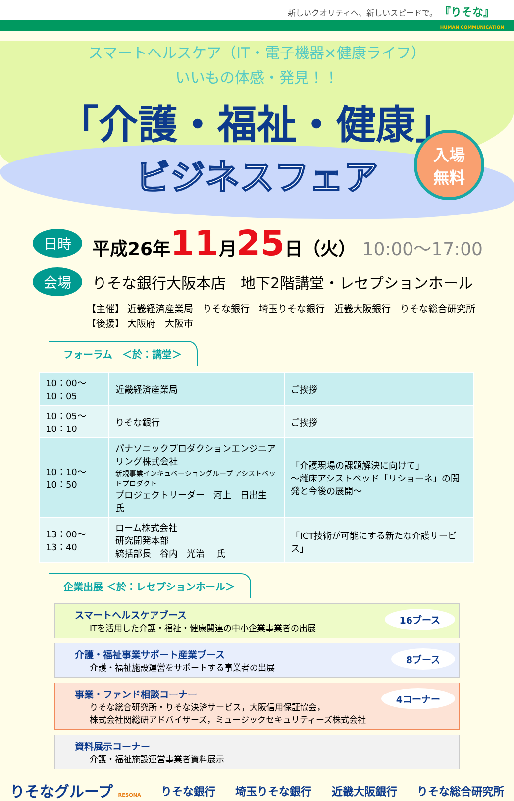新しいクオリティへ、新しいスピードで。 『りそな』
HUMAN COMMUNICATION
スマートヘルスケア（IT・電子機器×健康ライフ）
いいもの体感・発見！！
「介護・福祉・健康」
ビジネスフェア
入場
無料
日時
平成26年11月25日（火） 10:00～17:00
会場
りそな銀行大阪本店　地下2階講堂・レセプションホール
【主催】 近畿経済産業局　りそな銀行　埼玉りそな銀行　近畿大阪銀行　りそな総合研究所
【後援】 大阪府　大阪市
フォーラム　＜於：講堂＞
| 10：00～10：05 | 近畿経済産業局 | ご挨拶 |
| 10：05～10：10 | りそな銀行 | ご挨拶 |
| 10：10～10：50 | パナソニックプロダクションエンジニアリング株式会社 新規事業インキュベーショングループ アシストベッドプロダクト プロジェクトリーダー 河上 日出生 氏 | 「介護現場の課題解決に向けて」 ～離床アシストベッド「リショーネ」の開発と今後の展開～ |
| 13：00～13：40 | ローム株式会社 研究開発本部 統括部長 谷内 光治 氏 | 「ICT技術が可能にする新たな介護サービス」 |
企業出展 ＜於：レセプションホール＞
スマートヘルスケアブース
ITを活用した介護・福祉・健康関連の中小企業事業者の出展
16ブース
介護・福祉事業サポート産業ブース
介護・福祉施設運営をサポートする事業者の出展
8ブース
事業・ファンド相談コーナー
りそな総合研究所・りそな決済サービス，大阪信用保証協会，
株式会社関総研アドバイザーズ，ミュージックセキュリティーズ株式会社
4コーナー
資料展示コーナー
介護・福祉施設運営事業者資料展示
りそなグループ RESONA りそな銀行 埼玉りそな銀行 近畿大阪銀行 りそな総合研究所